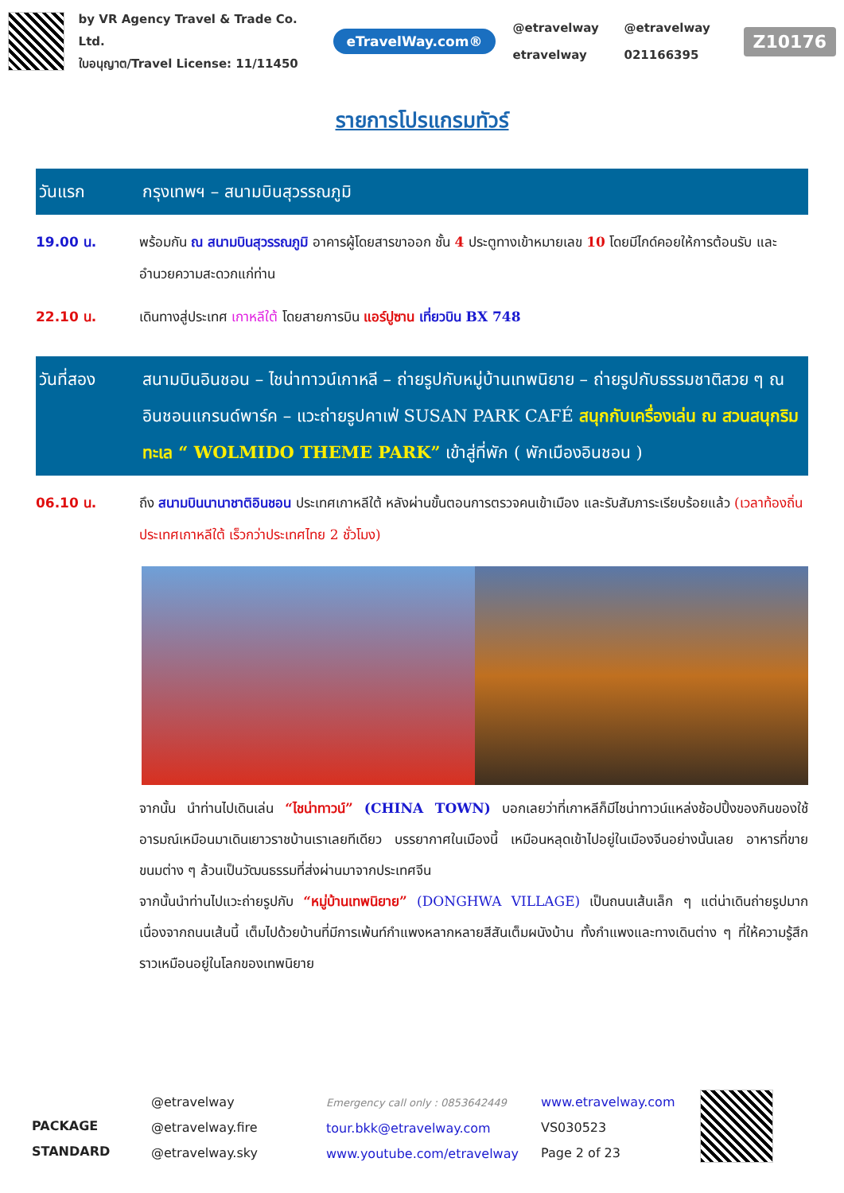by VR Agency Travel & Trade Co. Ltd.
ใบอนุญาต/Travel License: 11/11450
eTravelWay.com®
@etravelway @etravelway etravelway 021166395
Z10176
รายการโปรแกรมทัวร์
วันแรก กรุงเทพฯ – สนามบินสุวรรณภูมิ
19.00 น. พร้อมกัน ณ สนามบินสุวรรณภูมิ อาคารผู้โดยสารขาออก ชั้น 4 ประตูทางเข้าหมายเลข 10 โดยมีไกด์คอยให้การต้อนรับ และอำนวยความสะดวกแก่ท่าน
22.10 น. เดินทางสู่ประเทศ เกาหลีใต้ โดยสายการบิน แอร์ปูซาน เที่ยวบิน BX 748
วันที่สอง สนามบินอินชอน – ไชน่าทาวน์เกาหลี – ถ่ายรูปกับหมู่บ้านเทพนิยาย – ถ่ายรูปกับธรรมชาติสวย ๆ ณ อินชอนแกรนด์พาร์ค – แวะถ่ายรูปคาเฟ่ SUSAN PARK CAFÉ สนุกกับเครื่องเล่น ณ สวนสนุกริมทะเล “ WOLMIDO THEME PARK” เข้าสู่ที่พัก ( พักเมืองอินชอน )
06.10 น. ถึง สนามบินนานาชาติอินชอน ประเทศเกาหลีใต้ หลังผ่านขั้นตอนการตรวจคนเข้าเมือง และรับสัมภาระเรียบร้อยแล้ว (เวลาท้องถิ่นประเทศเกาหลีใต้ เร็วกว่าประเทศไทย 2 ชั่วโมง)
จากนั้น นำท่านไปเดินเล่น “ไชน่าทาวน์” (CHINA TOWN) บอกเลยว่าที่เกาหลีก็มีไชน่าทาวน์แหล่งช้อปปิ้งของกินของใช้ อารมณ์เหมือนมาเดินเยาวราชบ้านเราเลยทีเดียว บรรยากาศในเมืองนี้ เหมือนหลุดเข้าไปอยู่ในเมืองจีนอย่างนั้นเลย อาหารที่ขาย ขนมต่าง ๆ ล้วนเป็นวัฒนธรรมที่ส่งผ่านมาจากประเทศจีน
จากนั้นนำท่านไปแวะถ่ายรูปกับ “หมู่บ้านเทพนิยาย” (DONGHWA VILLAGE) เป็นถนนเส้นเล็ก ๆ แต่น่าเดินถ่ายรูปมาก เนื่องจากถนนเส้นนี้ เต็มไปด้วยบ้านที่มีการเพ้นท์กำแพงหลากหลายสีสันเต็มผนังบ้าน ทั้งกำแพงและทางเดินต่าง ๆ ที่ให้ความรู้สึกราวเหมือนอยู่ในโลกของเทพนิยาย
PACKAGE STANDARD
@etravelway
@etravelway.fire
@etravelway.sky
Emergency call only : 0853642449
tour.bkk@etravelway.com
www.youtube.com/etravelway
www.etravelway.com
VS030523
Page 2 of 23